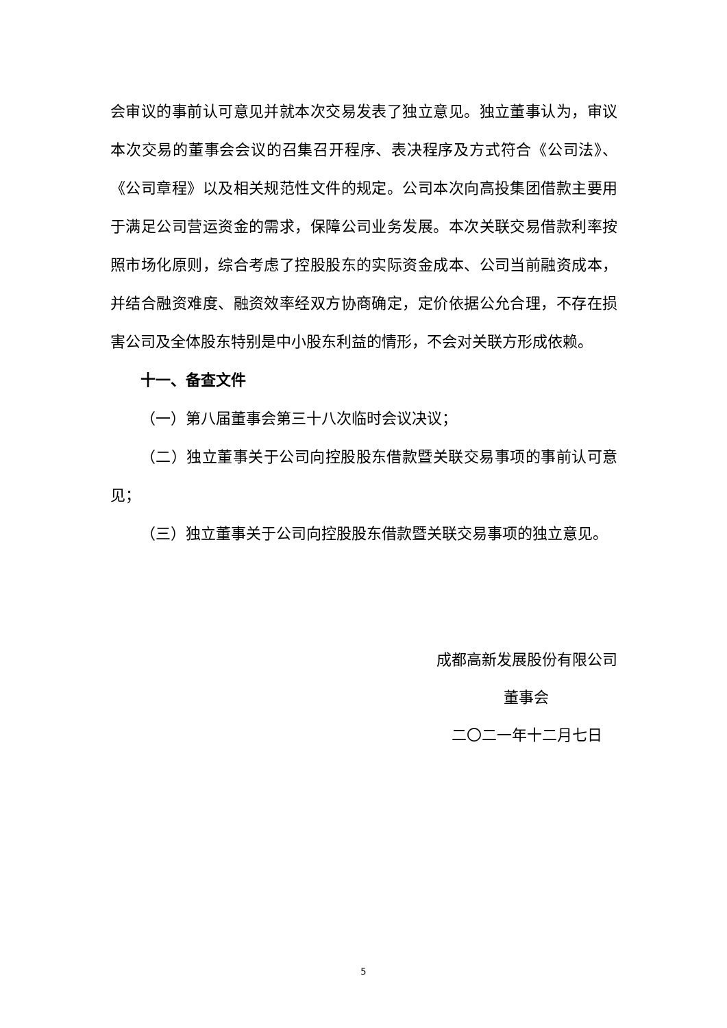会审议的事前认可意见并就本次交易发表了独立意见。独立董事认为，审议本次交易的董事会会议的召集召开程序、表决程序及方式符合《公司法》、《公司章程》以及相关规范性文件的规定。公司本次向高投集团借款主要用于满足公司营运资金的需求，保障公司业务发展。本次关联交易借款利率按照市场化原则，综合考虑了控股股东的实际资金成本、公司当前融资成本，并结合融资难度、融资效率经双方协商确定，定价依据公允合理，不存在损害公司及全体股东特别是中小股东利益的情形，不会对关联方形成依赖。
十一、备查文件
（一）第八届董事会第三十八次临时会议决议；
（二）独立董事关于公司向控股股东借款暨关联交易事项的事前认可意见；
（三）独立董事关于公司向控股股东借款暨关联交易事项的独立意见。
成都高新发展股份有限公司
董事会
二〇二一年十二月七日
5